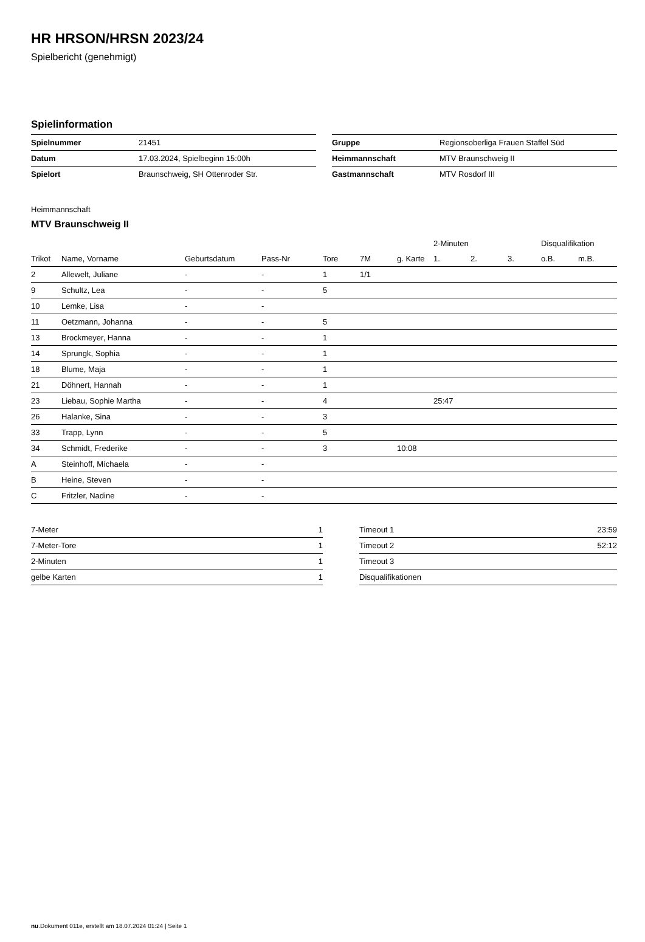HR HRSON/HRSN 2023/24
Spielbericht (genehmigt)
Spielinformation
| Spielnummer | 21451 |
| Datum | 17.03.2024, Spielbeginn 15:00h |
| Spielort | Braunschweig, SH Ottenroder Str. |
| Gruppe | Regionsoberliga Frauen Staffel Süd |
| Heimmannschaft | MTV Braunschweig II |
| Gastmannschaft | MTV Rosdorf III |
Heimmannschaft
MTV Braunschweig II
| | | | | | | | 2-Minuten | | | Disqualifikation | |
| --- | --- | --- | --- | --- | --- | --- | --- | --- | --- | --- | --- |
| Trikot | Name, Vorname | Geburtsdatum | Pass-Nr | Tore | 7M | g. Karte | 1. | 2. | 3. | o.B. | m.B. |
| 2 | Allewelt, Juliane | - | - | 1 | 1/1 | | | | | | |
| 9 | Schultz, Lea | - | - | 5 | | | | | | | |
| 10 | Lemke, Lisa | - | - | | | | | | | | |
| 11 | Oetzmann, Johanna | - | - | 5 | | | | | | | |
| 13 | Brockmeyer, Hanna | - | - | 1 | | | | | | | |
| 14 | Sprungk, Sophia | - | - | 1 | | | | | | | |
| 18 | Blume, Maja | - | - | 1 | | | | | | | |
| 21 | Döhnert, Hannah | - | - | 1 | | | | | | | |
| 23 | Liebau, Sophie Martha | - | - | 4 | | | 25:47 | | | | |
| 26 | Halanke, Sina | - | - | 3 | | | | | | | |
| 33 | Trapp, Lynn | - | - | 5 | | | | | | | |
| 34 | Schmidt, Frederike | - | - | 3 | | 10:08 | | | | | |
| A | Steinhoff, Míchaela | - | - | | | | | | | | |
| B | Heine, Steven | - | - | | | | | | | | |
| C | Fritzler, Nadine | - | - | | | | | | | | |
| 7-Meter | 1 |
| 7-Meter-Tore | 1 |
| 2-Minuten | 1 |
| gelbe Karten | 1 |
| Timeout 1 | 23:59 |
| Timeout 2 | 52:12 |
| Timeout 3 | |
| Disqualifikationen | |
nu.Dokument 011e, erstellt am 18.07.2024 01:24 | Seite 1